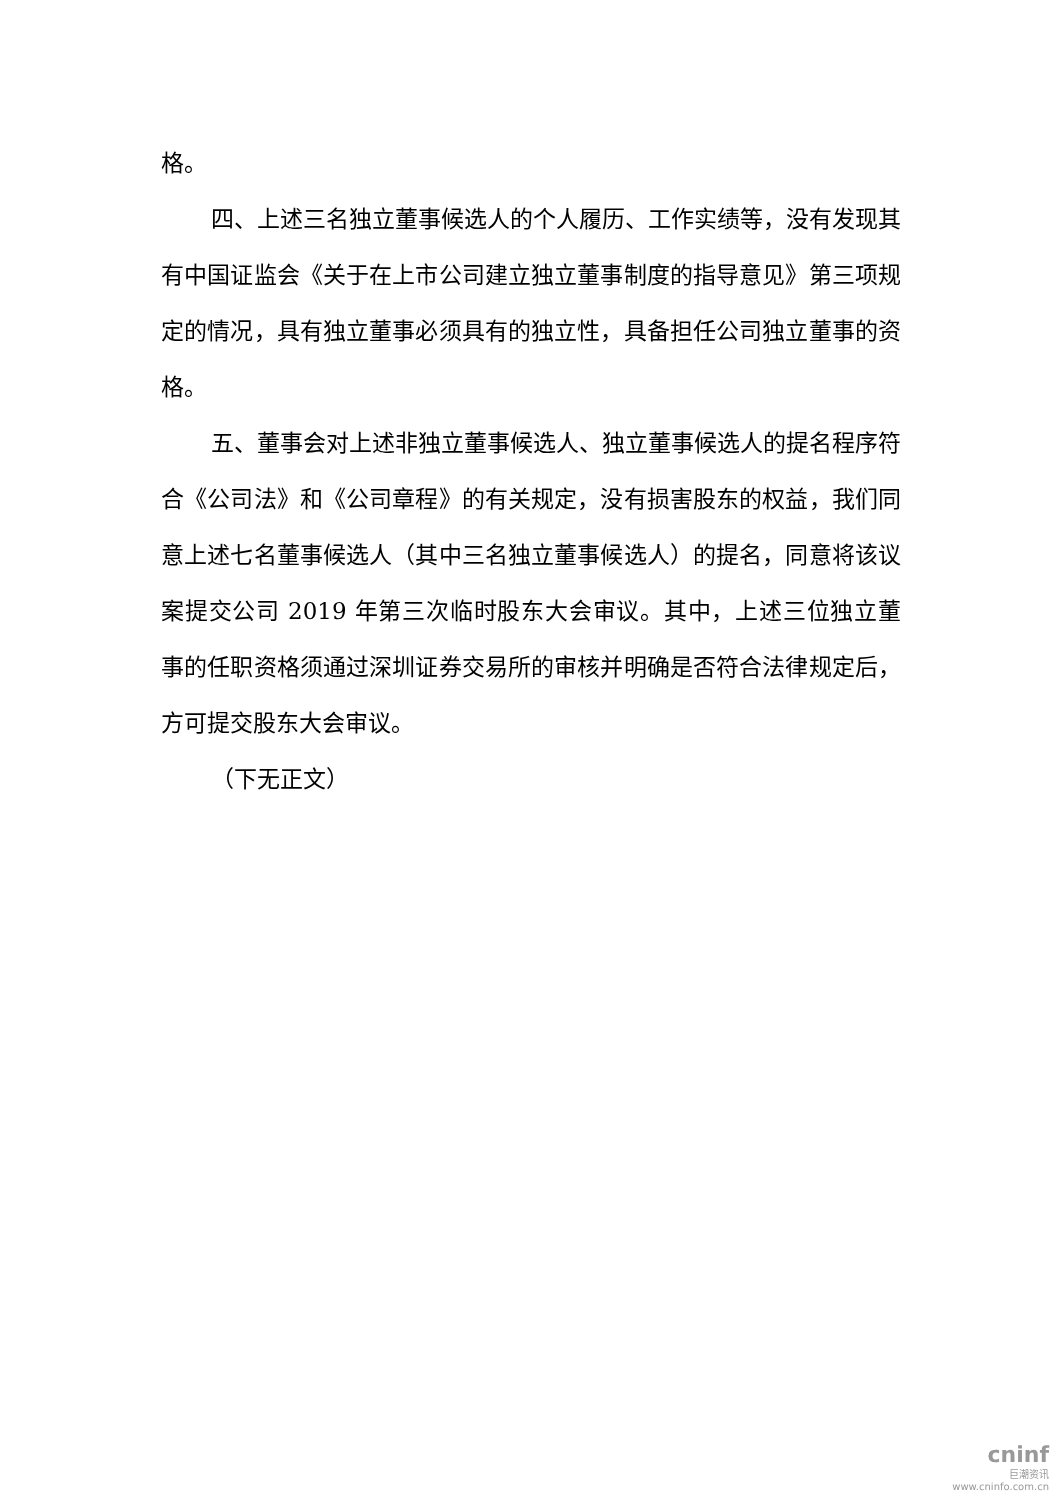格。
四、上述三名独立董事候选人的个人履历、工作实绩等，没有发现其有中国证监会《关于在上市公司建立独立董事制度的指导意见》第三项规定的情况，具有独立董事必须具有的独立性，具备担任公司独立董事的资格。
五、董事会对上述非独立董事候选人、独立董事候选人的提名程序符合《公司法》和《公司章程》的有关规定，没有损害股东的权益，我们同意上述七名董事候选人（其中三名独立董事候选人）的提名，同意将该议案提交公司 2019 年第三次临时股东大会审议。其中，上述三位独立董事的任职资格须通过深圳证券交易所的审核并明确是否符合法律规定后，方可提交股东大会审议。
（下无正文）
cninf
巨潮资讯
www.cninfo.com.cn